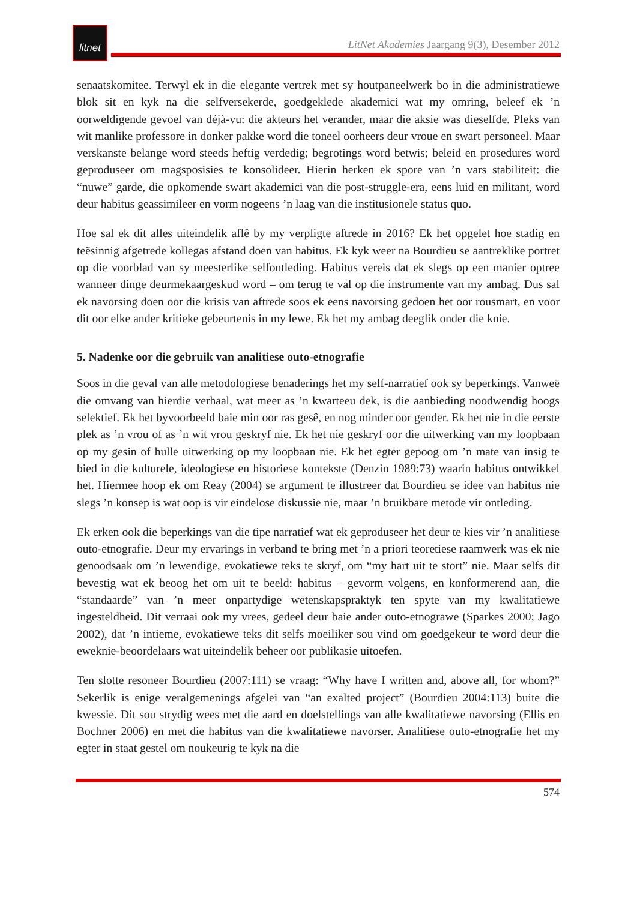litnet
LitNet Akademies Jaargang 9(3), Desember 2012
senaatskomitee. Terwyl ek in die elegante vertrek met sy houtpaneelwerk bo in die administratiewe blok sit en kyk na die selfversekerde, goedgeklede akademici wat my omring, beleef ek ’n oorweldigende gevoel van déjà-vu: die akteurs het verander, maar die aksie was dieselfde. Pleks van wit manlike professore in donker pakke word die toneel oorheers deur vroue en swart personeel. Maar verskanste belange word steeds heftig verdedig; begrotings word betwis; beleid en prosedures word geproduseer om magsposisies te konsolideer. Hierin herken ek spore van ’n vars stabiliteit: die “nuwe” garde, die opkomende swart akademici van die post-struggle-era, eens luid en militant, word deur habitus geassimileer en vorm nogeens ’n laag van die institusionele status quo.
Hoe sal ek dit alles uiteindelik aflê by my verpligte aftrede in 2016? Ek het opgelet hoe stadig en teësinnig afgetrede kollegas afstand doen van habitus. Ek kyk weer na Bourdieu se aantreklike portret op die voorblad van sy meesterlike selfontleding. Habitus vereis dat ek slegs op een manier optree wanneer dinge deurmekaargeskud word – om terug te val op die instrumente van my ambag. Dus sal ek navorsing doen oor die krisis van aftrede soos ek eens navorsing gedoen het oor rousmart, en voor dit oor elke ander kritieke gebeurtenis in my lewe. Ek het my ambag deeglik onder die knie.
5. Nadenke oor die gebruik van analitiese outo-etnografie
Soos in die geval van alle metodologiese benaderings het my self-narratief ook sy beperkings. Vanweë die omvang van hierdie verhaal, wat meer as ’n kwarteeu dek, is die aanbieding noodwendig hoogs selektief. Ek het byvoorbeeld baie min oor ras gesê, en nog minder oor gender. Ek het nie in die eerste plek as ’n vrou of as ’n wit vrou geskryf nie. Ek het nie geskryf oor die uitwerking van my loopbaan op my gesin of hulle uitwerking op my loopbaan nie. Ek het egter gepoog om ’n mate van insig te bied in die kulturele, ideologiese en historiese kontekste (Denzin 1989:73) waarin habitus ontwikkel het. Hiermee hoop ek om Reay (2004) se argument te illustreer dat Bourdieu se idee van habitus nie slegs ’n konsep is wat oop is vir eindelose diskussie nie, maar ’n bruikbare metode vir ontleding.
Ek erken ook die beperkings van die tipe narratief wat ek geproduseer het deur te kies vir ’n analitiese outo-etnografie. Deur my ervarings in verband te bring met ’n a priori teoretiese raamwerk was ek nie genoodsaak om ’n lewendige, evokatiewe teks te skryf, om “my hart uit te stort” nie. Maar selfs dit bevestig wat ek beoog het om uit te beeld: habitus – gevorm volgens, en konformerend aan, die “standaarde” van ’n meer onpartydige wetenskapspraktyk ten spyte van my kwalitatiewe ingesteldheid. Dit verraai ook my vrees, gedeel deur baie ander outo-etnograwe (Sparkes 2000; Jago 2002), dat ’n intieme, evokatiewe teks dit selfs moeiliker sou vind om goedgekeur te word deur die eweknie-beoordelaars wat uiteindelik beheer oor publikasie uitoefen.
Ten slotte resoneer Bourdieu (2007:111) se vraag: “Why have I written and, above all, for whom?” Sekerlik is enige veralgemenings afgelei van “an exalted project” (Bourdieu 2004:113) buite die kwessie. Dit sou strydig wees met die aard en doelstellings van alle kwalitatiewe navorsing (Ellis en Bochner 2006) en met die habitus van die kwalitatiewe navorser. Analitiese outo-etnografie het my egter in staat gestel om noukeurig te kyk na die
574